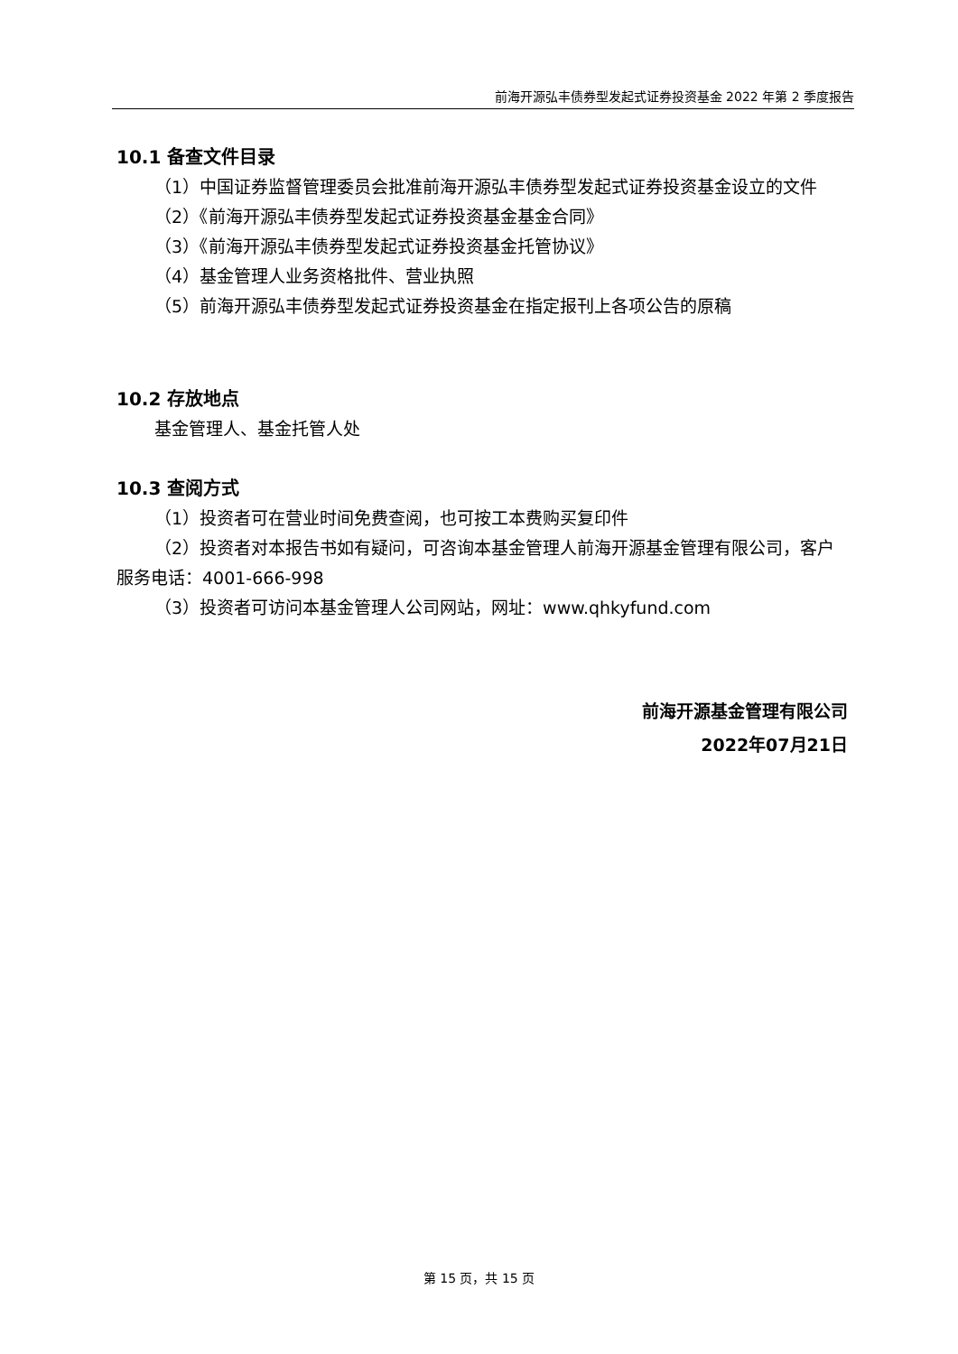前海开源弘丰债券型发起式证券投资基金 2022 年第 2 季度报告
10.1 备查文件目录
（1）中国证券监督管理委员会批准前海开源弘丰债券型发起式证券投资基金设立的文件
（2）《前海开源弘丰债券型发起式证券投资基金基金合同》
（3）《前海开源弘丰债券型发起式证券投资基金托管协议》
（4）基金管理人业务资格批件、营业执照
（5）前海开源弘丰债券型发起式证券投资基金在指定报刊上各项公告的原稿
10.2 存放地点
基金管理人、基金托管人处
10.3 查阅方式
（1）投资者可在营业时间免费查阅，也可按工本费购买复印件
（2）投资者对本报告书如有疑问，可咨询本基金管理人前海开源基金管理有限公司，客户服务电话：4001-666-998
（3）投资者可访问本基金管理人公司网站，网址：www.qhkyfund.com
前海开源基金管理有限公司
2022年07月21日
第 15 页，共 15 页